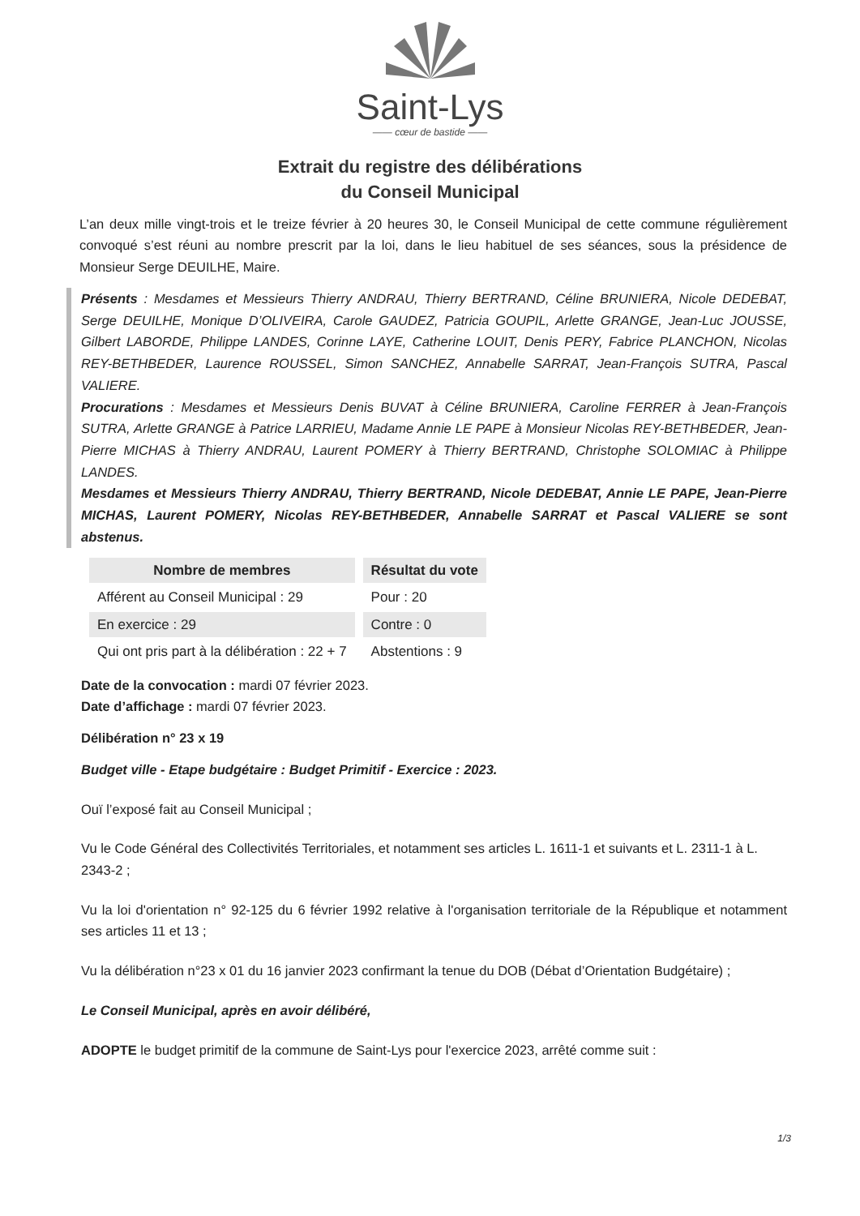Saint-Lys
—— cœur de bastide ——
Extrait du registre des délibérations
du Conseil Municipal
L’an deux mille vingt-trois et le treize février à 20 heures 30, le Conseil Municipal de cette commune régulièrement convoqué s’est réuni au nombre prescrit par la loi, dans le lieu habituel de ses séances, sous la présidence de Monsieur Serge DEUILHE, Maire.
Présents : Mesdames et Messieurs Thierry ANDRAU, Thierry BERTRAND, Céline BRUNIERA, Nicole DEDEBAT, Serge DEUILHE, Monique D’OLIVEIRA, Carole GAUDEZ, Patricia GOUPIL, Arlette GRANGE, Jean-Luc JOUSSE, Gilbert LABORDE, Philippe LANDES, Corinne LAYE, Catherine LOUIT, Denis PERY, Fabrice PLANCHON, Nicolas REY-BETHBEDER, Laurence ROUSSEL, Simon SANCHEZ, Annabelle SARRAT, Jean-François SUTRA, Pascal VALIERE.
Procurations : Mesdames et Messieurs Denis BUVAT à Céline BRUNIERA, Caroline FERRER à Jean-François SUTRA, Arlette GRANGE à Patrice LARRIEU, Madame Annie LE PAPE à Monsieur Nicolas REY-BETHBEDER, Jean-Pierre MICHAS à Thierry ANDRAU, Laurent POMERY à Thierry BERTRAND, Christophe SOLOMIAC à Philippe LANDES.
Mesdames et Messieurs Thierry ANDRAU, Thierry BERTRAND, Nicole DEDEBAT, Annie LE PAPE, Jean-Pierre MICHAS, Laurent POMERY, Nicolas REY-BETHBEDER, Annabelle SARRAT et Pascal VALIERE se sont abstenus.
| Nombre de membres | Résultat du vote |
| --- | --- |
| Afférent au Conseil Municipal : 29 | Pour : 20 |
| En exercice : 29 | Contre : 0 |
| Qui ont pris part à la délibération : 22 + 7 | Abstentions : 9 |
Date de la convocation : mardi 07 février 2023.
Date d’affichage : mardi 07 février 2023.
Délibération n° 23 x 19
Budget ville - Etape budgétaire : Budget Primitif - Exercice : 2023.
Ouï l’exposé fait au Conseil Municipal ;
Vu le Code Général des Collectivités Territoriales, et notamment ses articles L. 1611-1 et suivants et L. 2311-1 à L. 2343-2 ;
Vu la loi d'orientation n° 92-125 du 6 février 1992 relative à l'organisation territoriale de la République et notamment ses articles 11 et 13 ;
Vu la délibération n°23 x 01 du 16 janvier 2023 confirmant la tenue du DOB (Débat d’Orientation Budgétaire) ;
Le Conseil Municipal, après en avoir délibéré,
ADOPTE le budget primitif de la commune de Saint-Lys pour l'exercice 2023, arrêté comme suit :
1/3